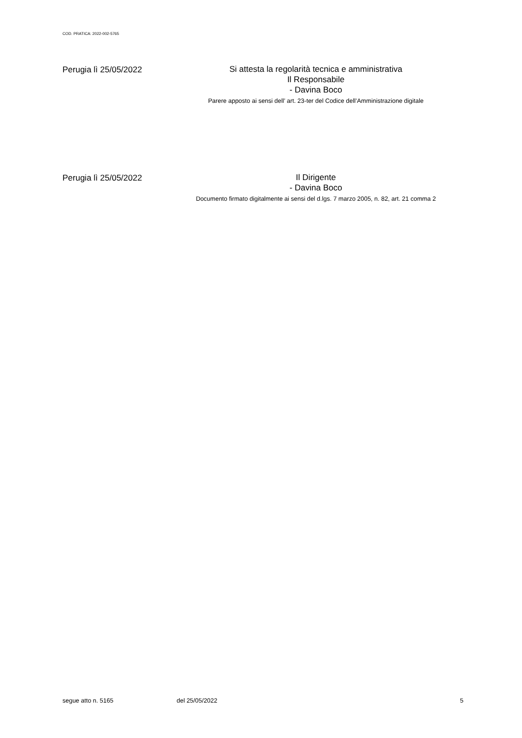COD. PRATICA: 2022-002-5765
Perugia lì 25/05/2022
Si attesta la regolarità tecnica e amministrativa
Il Responsabile
- Davina Boco
Parere apposto ai sensi dell’ art. 23-ter del Codice dell’Amministrazione digitale
Perugia lì 25/05/2022
Il Dirigente
- Davina Boco
Documento firmato digitalmente ai sensi del d.lgs. 7 marzo 2005, n. 82, art. 21 comma 2
segue atto n. 5165 del 25/05/2022 5